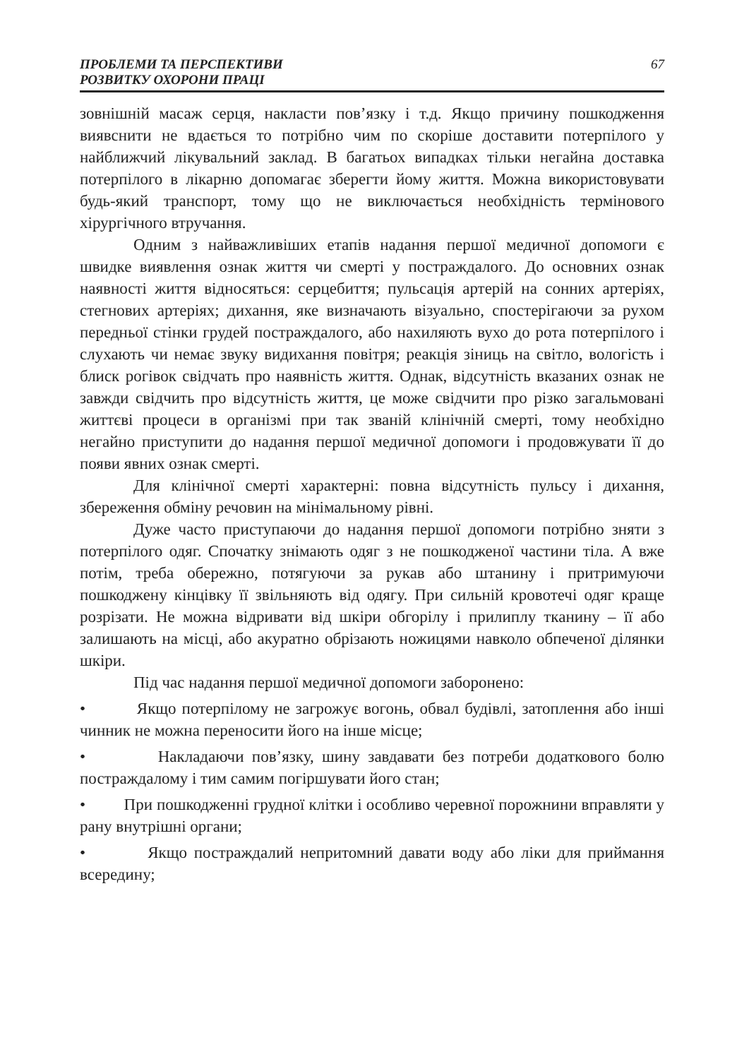ПРОБЛЕМИ ТА ПЕРСПЕКТИВИ
РОЗВИТКУ ОХОРОНИ ПРАЦІ
67
зовнішній масаж серця, накласти пов’язку і т.д. Якщо причину пошкодження виявснити не вдається то потрібно чим по скоріше доставити потерпілого у найближчий лікувальний заклад. В багатьох випадках тільки негайна доставка потерпілого в лікарню допомагає зберегти йому життя. Можна використовувати будь-який транспорт, тому що не виключається необхідність термінового хірургічного втручання.
Одним з найважливіших етапів надання першої медичної допомоги є швидке виявлення ознак життя чи смерті у постраждалого. До основних ознак наявності життя відносяться: серцебиття; пульсація артерій на сонних артеріях, стегнових артеріях; дихання, яке визначають візуально, спостерігаючи за рухом передньої стінки грудей постраждалого, або нахиляють вухо до рота потерпілого і слухають чи немає звуку видихання повітря; реакція зіниць на світло, вологість і блиск рогівок свідчать про наявність життя. Однак, відсутність вказаних ознак не завжди свідчить про відсутність життя, це може свідчити про різко загальмовані життєві процеси в організмі при так званій клінічній смерті, тому необхідно негайно приступити до надання першої медичної допомоги і продовжувати її до появи явних ознак смерті.
Для клінічної смерті характерні: повна відсутність пульсу і дихання, збереження обміну речовин на мінімальному рівні.
Дуже часто приступаючи до надання першої допомоги потрібно зняти з потерпілого одяг. Спочатку знімають одяг з не пошкодженої частини тіла. А вже потім, треба обережно, потягуючи за рукав або штанину і притримуючи пошкоджену кінцівку її звільняють від одягу. При сильній кровотечі одяг краще розрізати. Не можна відривати від шкіри обгорілу і прилиплу тканину – її або залишають на місці, або акуратно обрізають ножицями навколо обпеченої ділянки шкіри.
Під час надання першої медичної допомоги заборонено:
• Якщо потерпілому не загрожує вогонь, обвал будівлі, затоплення або інші чинник не можна переносити його на інше місце;
• Накладаючи пов’язку, шину завдавати без потреби додаткового болю постраждалому і тим самим погіршувати його стан;
• При пошкодженні грудної клітки і особливо черевної порожнини вправляти у рану внутрішні органи;
• Якщо постраждалий непритомний давати воду або ліки для приймання всередину;